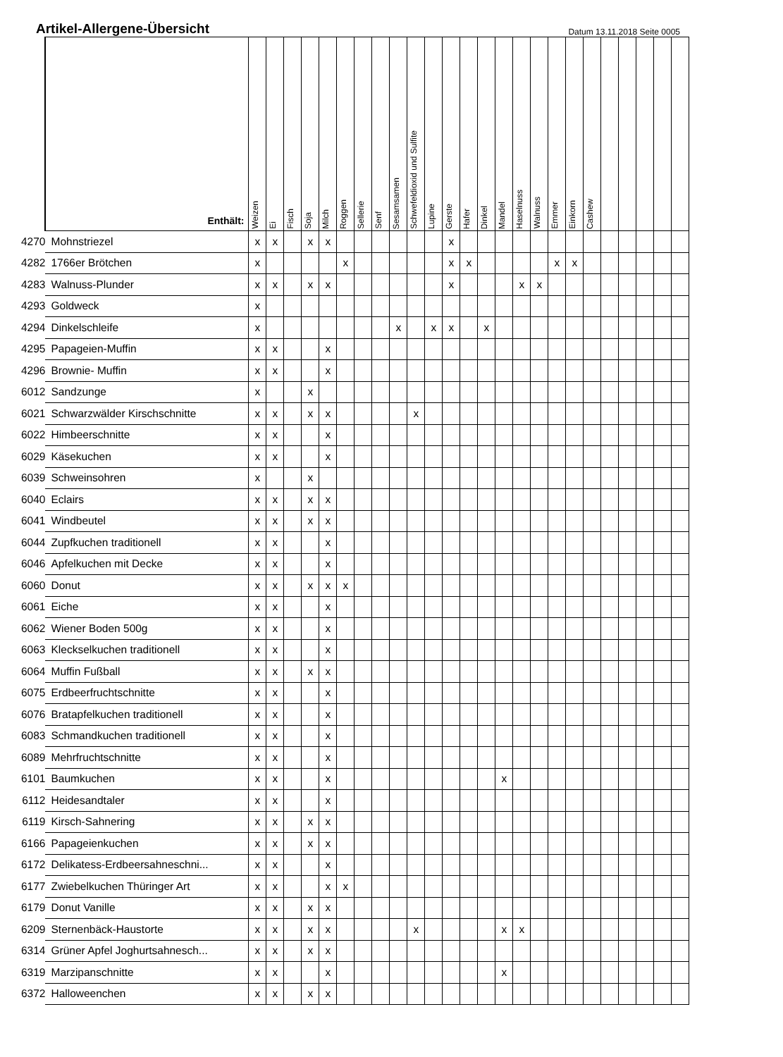Artikel-Allergene-Übersicht
Datum 13.11.2018 Seite 0005
| | Enthält: | Weizen | Ei | Fisch | Soja | Milch | Roggen | Sellerie | Senf | Sesamsamen | Schwefeldioxid und Sulfite | Lupine | Gerste | Hafer | Dinkel | Mandel | Haselnuss | Walnuss | Emmer | Einkorn | Cashew | | | | | |
| --- | --- | --- | --- | --- | --- | --- | --- | --- | --- | --- | --- | --- | --- | --- | --- | --- | --- | --- | --- | --- | --- | --- | --- | --- | --- | --- |
| 4270 | Mohnstriezel | x | x | | x | x | | | | | | | x | | | | | | | | | | | | | |
| 4282 | 1766er Brötchen | x | | | | | x | | | | | | x | x | | | | | x | x | | | | | | |
| 4283 | Walnuss-Plunder | x | x | | x | x | | | | | | | x | | | | x | x | | | | | | | | |
| 4293 | Goldweck | x | | | | | | | | | | | | | | | | | | | | | | | | |
| 4294 | Dinkelschleife | x | | | | | | | | x | | x | x | | x | | | | | | | | | | | |
| 4295 | Papageien-Muffin | x | x | | | x | | | | | | | | | | | | | | | | | | | | |
| 4296 | Brownie- Muffin | x | x | | | x | | | | | | | | | | | | | | | | | | | | |
| 6012 | Sandzunge | x | | | x | | | | | | | | | | | | | | | | | | | | | |
| 6021 | Schwarzwälder Kirschschnitte | x | x | | x | x | | | | | x | | | | | | | | | | | | | | | |
| 6022 | Himbeerschnitte | x | x | | | x | | | | | | | | | | | | | | | | | | | | |
| 6029 | Käsekuchen | x | x | | | x | | | | | | | | | | | | | | | | | | | | |
| 6039 | Schweinsohren | x | | | x | | | | | | | | | | | | | | | | | | | | | |
| 6040 | Eclairs | x | x | | x | x | | | | | | | | | | | | | | | | | | | | |
| 6041 | Windbeutel | x | x | | x | x | | | | | | | | | | | | | | | | | | | | |
| 6044 | Zupfkuchen traditionell | x | x | | | x | | | | | | | | | | | | | | | | | | | | |
| 6046 | Apfelkuchen mit Decke | x | x | | | x | | | | | | | | | | | | | | | | | | | | |
| 6060 | Donut | x | x | | x | x | x | | | | | | | | | | | | | | | | | | | |
| 6061 | Eiche | x | x | | | x | | | | | | | | | | | | | | | | | | | | |
| 6062 | Wiener Boden 500g | x | x | | | x | | | | | | | | | | | | | | | | | | | | |
| 6063 | Kleckselkuchen traditionell | x | x | | | x | | | | | | | | | | | | | | | | | | | | |
| 6064 | Muffin Fußball | x | x | | x | x | | | | | | | | | | | | | | | | | | | | |
| 6075 | Erdbeerfruchtschnitte | x | x | | | x | | | | | | | | | | | | | | | | | | | | |
| 6076 | Bratapfelkuchen traditionell | x | x | | | x | | | | | | | | | | | | | | | | | | | | |
| 6083 | Schmandkuchen traditionell | x | x | | | x | | | | | | | | | | | | | | | | | | | | |
| 6089 | Mehrfruchtschnitte | x | x | | | x | | | | | | | | | | | | | | | | | | | | |
| 6101 | Baumkuchen | x | x | | | x | | | | | | | | | | x | | | | | | | | | | |
| 6112 | Heidesandtaler | x | x | | | x | | | | | | | | | | | | | | | | | | | | |
| 6119 | Kirsch-Sahnering | x | x | | x | x | | | | | | | | | | | | | | | | | | | | |
| 6166 | Papageienkuchen | x | x | | x | x | | | | | | | | | | | | | | | | | | | | |
| 6172 | Delikatess-Erdbeersahneschni... | x | x | | | x | | | | | | | | | | | | | | | | | | | | |
| 6177 | Zwiebelkuchen Thüringer Art | x | x | | | x | x | | | | | | | | | | | | | | | | | | | |
| 6179 | Donut Vanille | x | x | | x | x | | | | | | | | | | | | | | | | | | | | |
| 6209 | Sternenbäck-Haustorte | x | x | | x | x | | | | | x | | | | | x | x | | | | | | | | | |
| 6314 | Grüner Apfel Joghurtsahnesch... | x | x | | x | x | | | | | | | | | | | | | | | | | | | | |
| 6319 | Marzipanschnitte | x | x | | | x | | | | | | | | | | x | | | | | | | | | | |
| 6372 | Halloweenchen | x | x | | x | x | | | | | | | | | | | | | | | | | | | | |